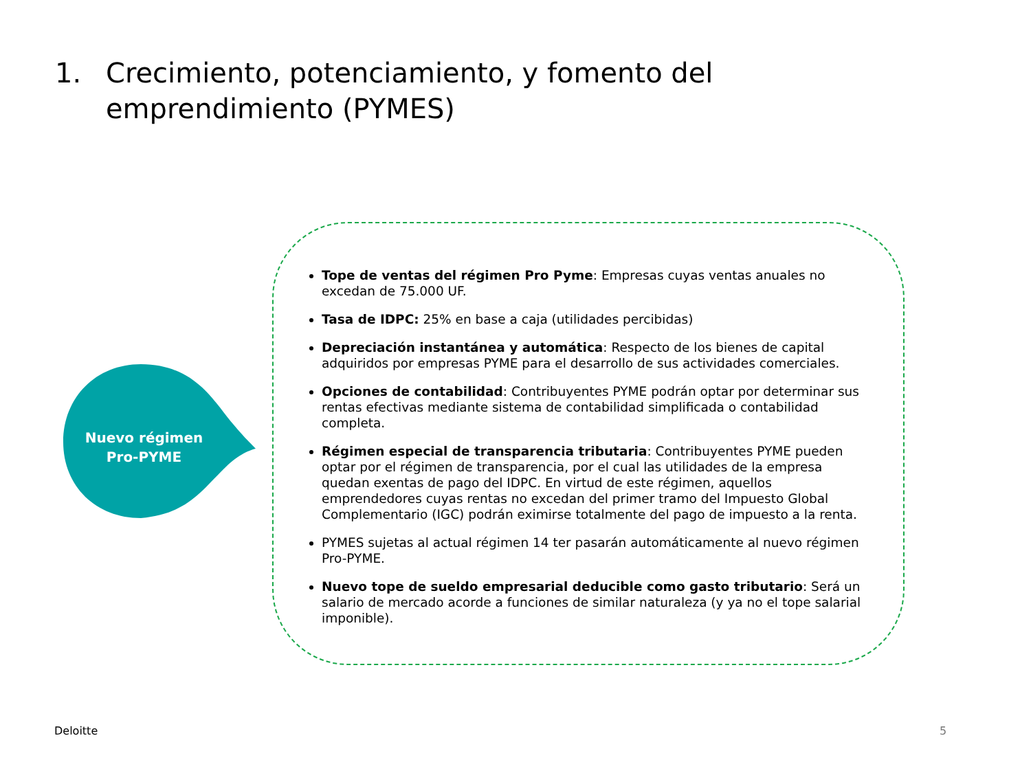1. Crecimiento, potenciamiento, y fomento del emprendimiento (PYMES)
Nuevo régimen
Pro-PYME
Tope de ventas del régimen Pro Pyme: Empresas cuyas ventas anuales no excedan de 75.000 UF.
Tasa de IDPC: 25% en base a caja (utilidades percibidas)
Depreciación instantánea y automática: Respecto de los bienes de capital adquiridos por empresas PYME para el desarrollo de sus actividades comerciales.
Opciones de contabilidad: Contribuyentes PYME podrán optar por determinar sus rentas efectivas mediante sistema de contabilidad simplificada o contabilidad completa.
Régimen especial de transparencia tributaria: Contribuyentes PYME pueden optar por el régimen de transparencia, por el cual las utilidades de la empresa quedan exentas de pago del IDPC. En virtud de este régimen, aquellos emprendedores cuyas rentas no excedan del primer tramo del Impuesto Global Complementario (IGC) podrán eximirse totalmente del pago de impuesto a la renta.
PYMES sujetas al actual régimen 14 ter pasarán automáticamente al nuevo régimen Pro-PYME.
Nuevo tope de sueldo empresarial deducible como gasto tributario: Será un salario de mercado acorde a funciones de similar naturaleza (y ya no el tope salarial imponible).
Deloitte 5